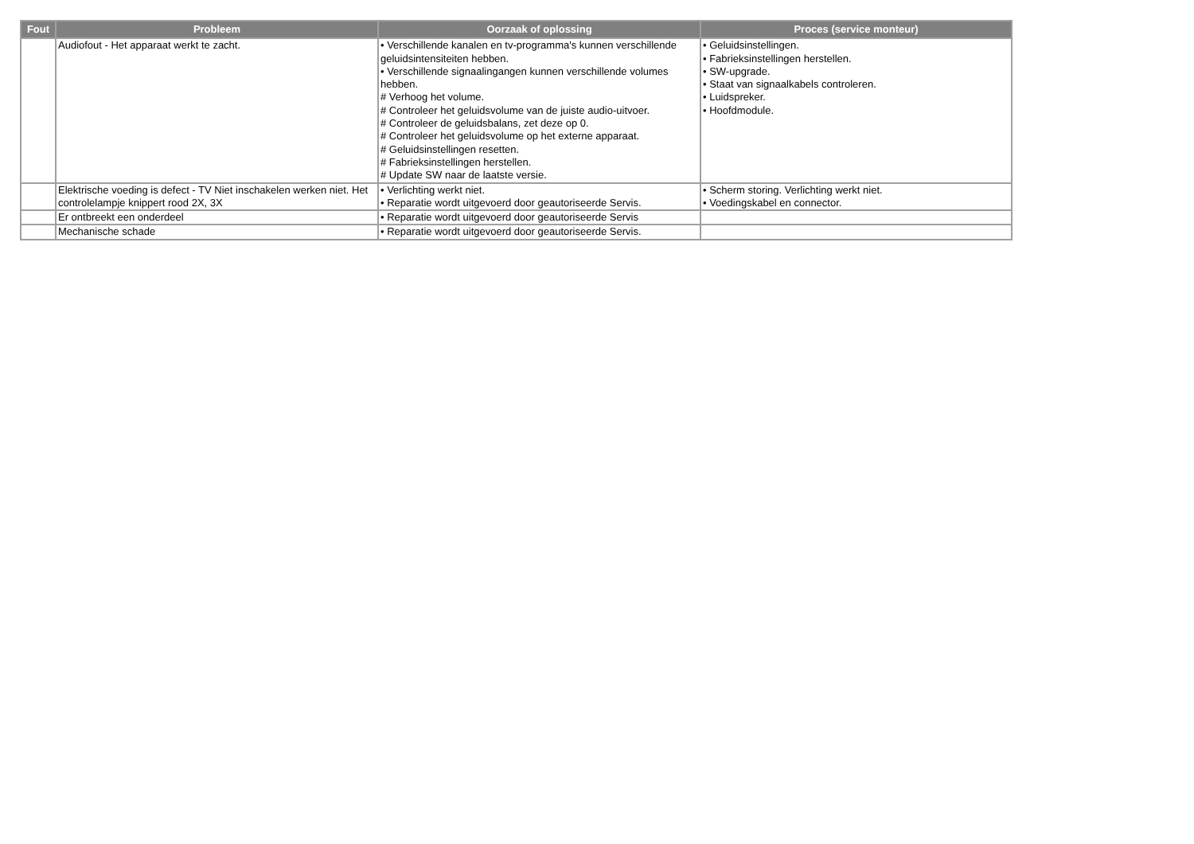| Fout | Probleem | Oorzaak of oplossing | Proces (service monteur) |
| --- | --- | --- | --- |
| | Audiofout - Het apparaat werkt te zacht. | • Verschillende kanalen en tv-programma's kunnen verschillende geluidsintensiteiten hebben. • Verschillende signaalingangen kunnen verschillende volumes hebben. # Verhoog het volume. # Controleer het geluidsvolume van de juiste audio-uitvoer. # Controleer de geluidsbalans, zet deze op 0. # Controleer het geluidsvolume op het externe apparaat. # Geluidsinstellingen resetten. # Fabrieksinstellingen herstellen. # Update SW naar de laatste versie. | • Geluidsinstellingen. • Fabrieksinstellingen herstellen. • SW-upgrade. • Staat van signaalkabels controleren. • Luidspreker. • Hoofdmodule. |
| | Elektrische voeding is defect - TV Niet inschakelen werken niet. Het controlelampje knippert rood 2X, 3X | • Verlichting werkt niet. • Reparatie wordt uitgevoerd door geautoriseerde Servis. | • Scherm storing. Verlichting werkt niet. • Voedingskabel en connector. |
| | Er ontbreekt een onderdeel | • Reparatie wordt uitgevoerd door geautoriseerde Servis | |
| | Mechanische schade | • Reparatie wordt uitgevoerd door geautoriseerde Servis. | |